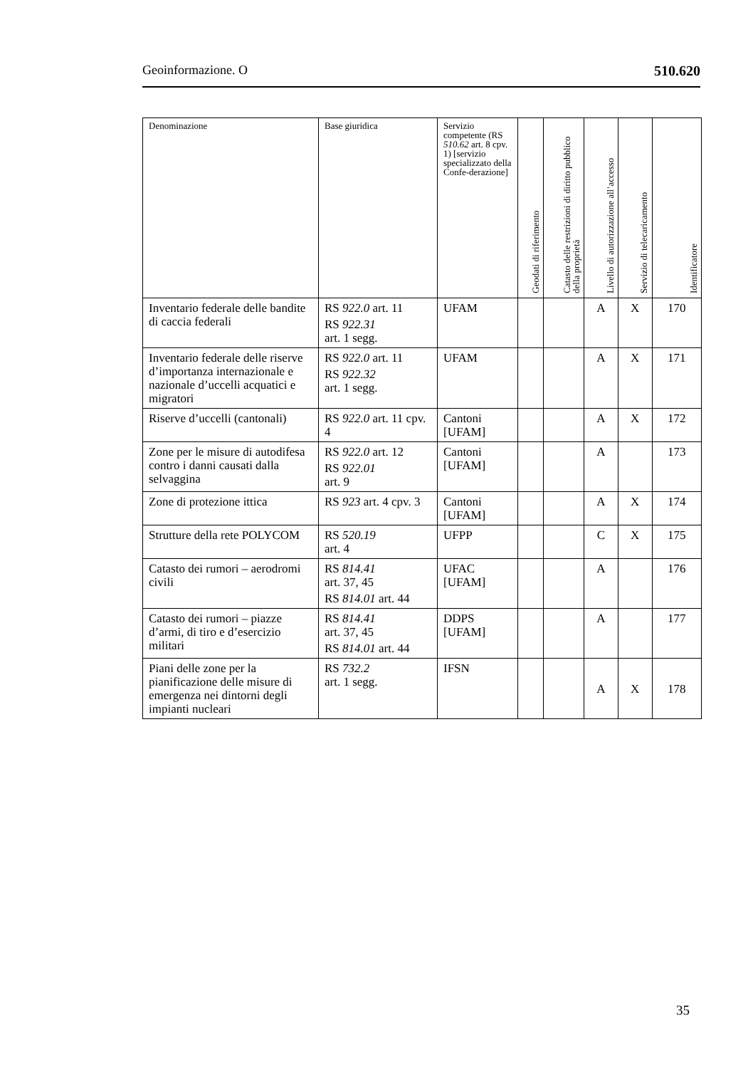Geoinformazione. O 510.620
| Denominazione | Base giuridica | Servizio competente (RS 510.62 art. 8 cpv. 1) [servizio specializzato della Confe-derazione] | Geodati di riferimento | Catasto delle restrizioni di diritto pubblico della proprietà | Livello di autorizzazione all’accesso | Servizio di telecaricamento | Identificatore |
| --- | --- | --- | --- | --- | --- | --- | --- |
| Inventario federale delle bandite di caccia federali | RS 922.0 art. 11 RS 922.31 art. 1 segg. | UFAM | | | A | X | 170 |
| Inventario federale delle riserve d’importanza internazionale e nazionale d’uccelli acquatici e migratori | RS 922.0 art. 11 RS 922.32 art. 1 segg. | UFAM | | | A | X | 171 |
| Riserve d’uccelli (cantonali) | RS 922.0 art. 11 cpv. 4 | Cantoni [UFAM] | | | A | X | 172 |
| Zone per le misure di autodifesa contro i danni causati dalla selvaggina | RS 922.0 art. 12 RS 922.01 art. 9 | Cantoni [UFAM] | | | A | | 173 |
| Zone di protezione ittica | RS 923 art. 4 cpv. 3 | Cantoni [UFAM] | | | A | X | 174 |
| Strutture della rete POLYCOM | RS 520.19 art. 4 | UFPP | | | C | X | 175 |
| Catasto dei rumori – aerodromi civili | RS 814.41 art. 37, 45 RS 814.01 art. 44 | UFAC [UFAM] | | | A | | 176 |
| Catasto dei rumori – piazze d’armi, di tiro e d’esercizio militari | RS 814.41 art. 37, 45 RS 814.01 art. 44 | DDPS [UFAM] | | | A | | 177 |
| Piani delle zone per la pianificazione delle misure di emergenza nei dintorni degli impianti nucleari | RS 732.2 art. 1 segg. | IFSN | | | A | X | 178 |
35